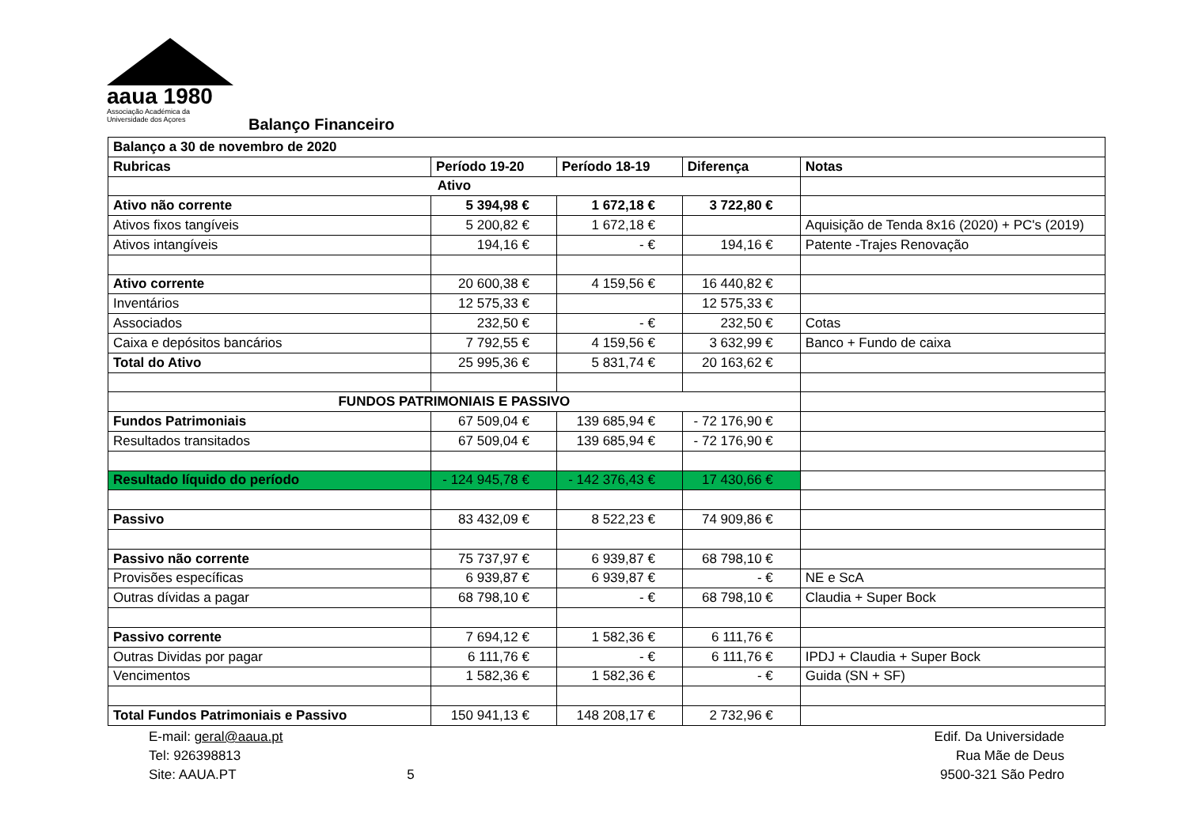aaua 1980
Associação Académica da
Universidade dos Açores
Balanço Financeiro
| Balanço a 30 de novembro de 2020 | | | | |
| --- | --- | --- | --- | --- |
| Rubricas | Período 19-20 | Período 18-19 | Diferença | Notas |
| Ativo | | | | |
| Ativo não corrente | 5 394,98 € | 1 672,18 € | 3 722,80 € | |
| Ativos fixos tangíveis | 5 200,82 € | 1 672,18 € | | Aquisição de Tenda 8x16 (2020) + PC's (2019) |
| Ativos intangíveis | 194,16 € | - € | 194,16 € | Patente -Trajes Renovação |
| Ativo corrente | 20 600,38 € | 4 159,56 € | 16 440,82 € | |
| Inventários | 12 575,33 € | | 12 575,33 € | |
| Associados | 232,50 € | - € | 232,50 € | Cotas |
| Caixa e depósitos bancários | 7 792,55 € | 4 159,56 € | 3 632,99 € | Banco + Fundo de caixa |
| Total do Ativo | 25 995,36 € | 5 831,74 € | 20 163,62 € | |
| FUNDOS PATRIMONIAIS E PASSIVO | | | | |
| Fundos Patrimoniais | 67 509,04 € | 139 685,94 € | - 72 176,90 € | |
| Resultados transitados | 67 509,04 € | 139 685,94 € | - 72 176,90 € | |
| Resultado líquido do período | - 124 945,78 € | - 142 376,43 € | 17 430,66 € | |
| Passivo | 83 432,09 € | 8 522,23 € | 74 909,86 € | |
| Passivo não corrente | 75 737,97 € | 6 939,87 € | 68 798,10 € | |
| Provisões específicas | 6 939,87 € | 6 939,87 € | - € | NE e ScA |
| Outras dívidas a pagar | 68 798,10 € | - € | 68 798,10 € | Claudia + Super Bock |
| Passivo corrente | 7 694,12 € | 1 582,36 € | 6 111,76 € | |
| Outras Dividas por pagar | 6 111,76 € | - € | 6 111,76 € | IPDJ + Claudia + Super Bock |
| Vencimentos | 1 582,36 € | 1 582,36 € | - € | Guida (SN + SF) |
| Total Fundos Patrimoniais e Passivo | 150 941,13 € | 148 208,17 € | 2 732,96 € | |
E-mail: geral@aaua.pt
Tel: 926398813
Site: AAUA.PT
5
Edif. Da Universidade
Rua Mãe de Deus
9500-321 São Pedro